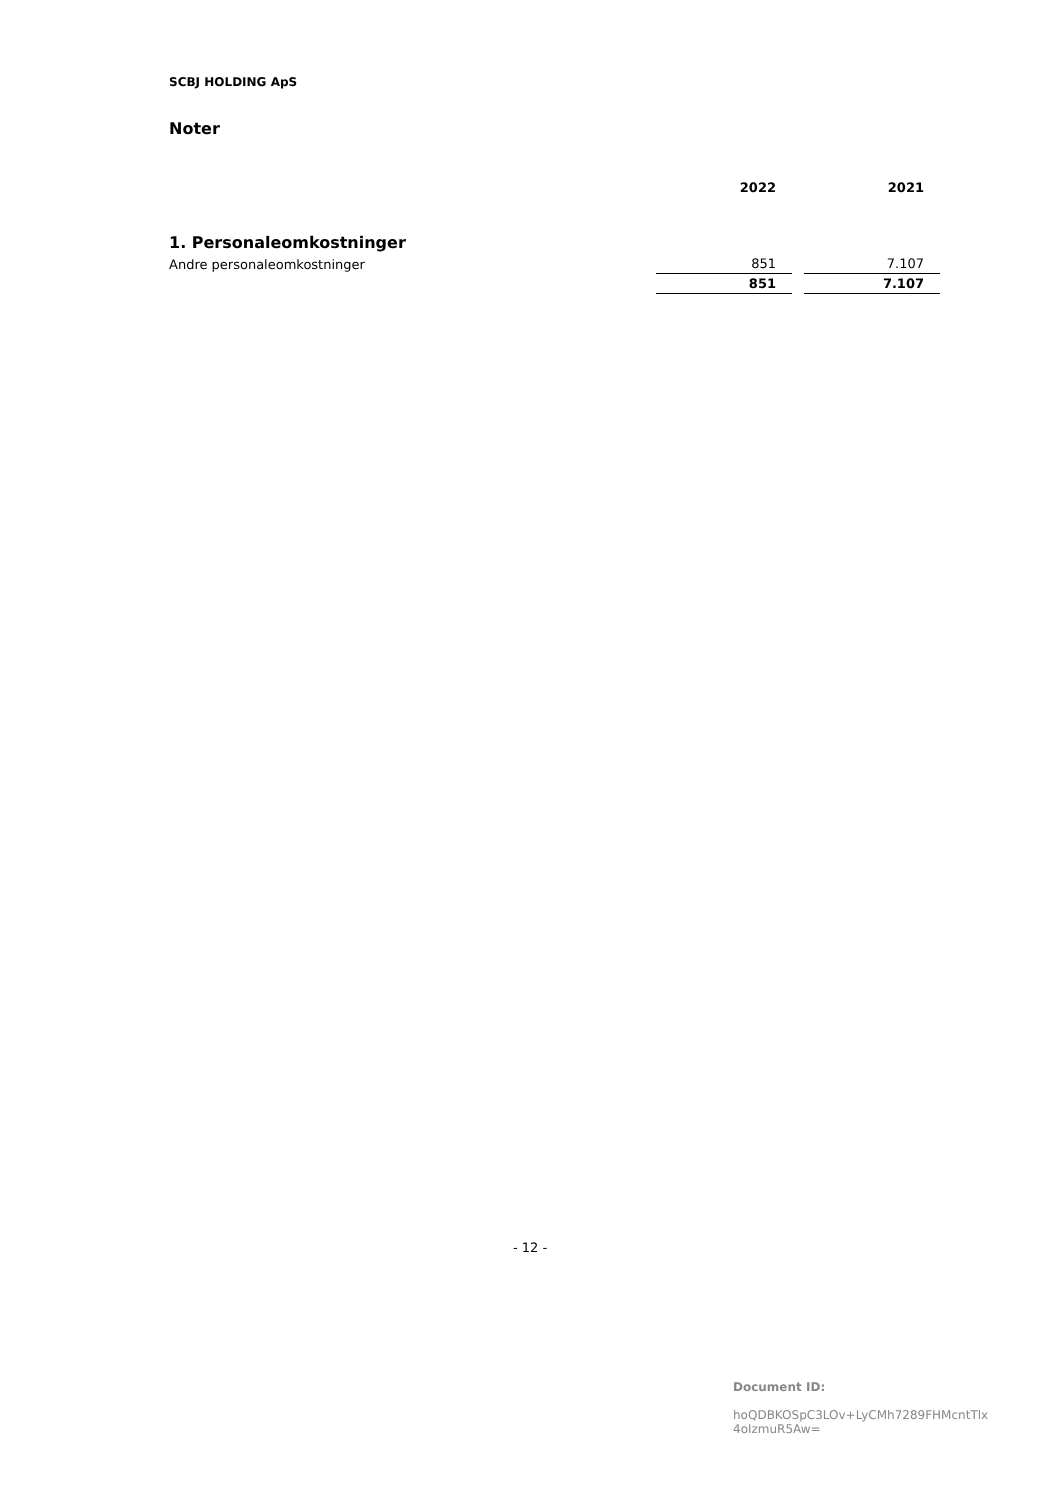SCBJ HOLDING ApS
Noter
| | 2022 | | 2021 |
| --- | --- | --- | --- |
| 1. Personaleomkostninger | | | |
| Andre personaleomkostninger | 851 | | 7.107 |
| | 851 | | 7.107 |
- 12 -
Document ID:
hoQDBKOSpC3LOv+LyCMh7289FHMcntTlx
4oIzmuR5Aw=